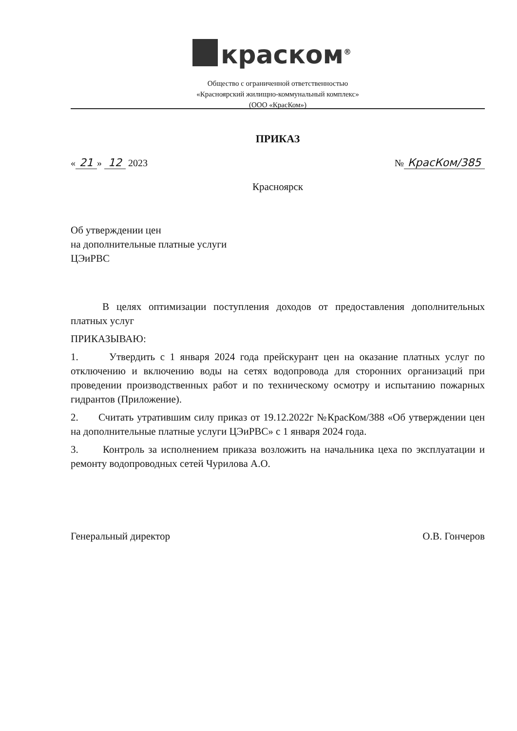краском<sup>®</sup>
Общество с ограниченной ответственностью
«Красноярский жилищно-коммунальный комплекс»
(ООО «КрасКом»)
ПРИКАЗ
« 21 » 12 2023 № КрасКом/385
Красноярск
Об утверждении цен
на дополнительные платные услуги
ЦЭиРВС
В целях оптимизации поступления доходов от предоставления дополнительных платных услуг
ПРИКАЗЫВАЮ:
1. Утвердить с 1 января 2024 года прейскурант цен на оказание платных услуг по отключению и включению воды на сетях водопровода для сторонних организаций при проведении производственных работ и по техническому осмотру и испытанию пожарных гидрантов (Приложение).
2. Считать утратившим силу приказ от 19.12.2022г №КрасКом/388 «Об утверждении цен на дополнительные платные услуги ЦЭиРВС» с 1 января 2024 года.
3. Контроль за исполнением приказа возложить на начальника цеха по эксплуатации и ремонту водопроводных сетей Чурилова А.О.
Генеральный директор О.В. Гончеров